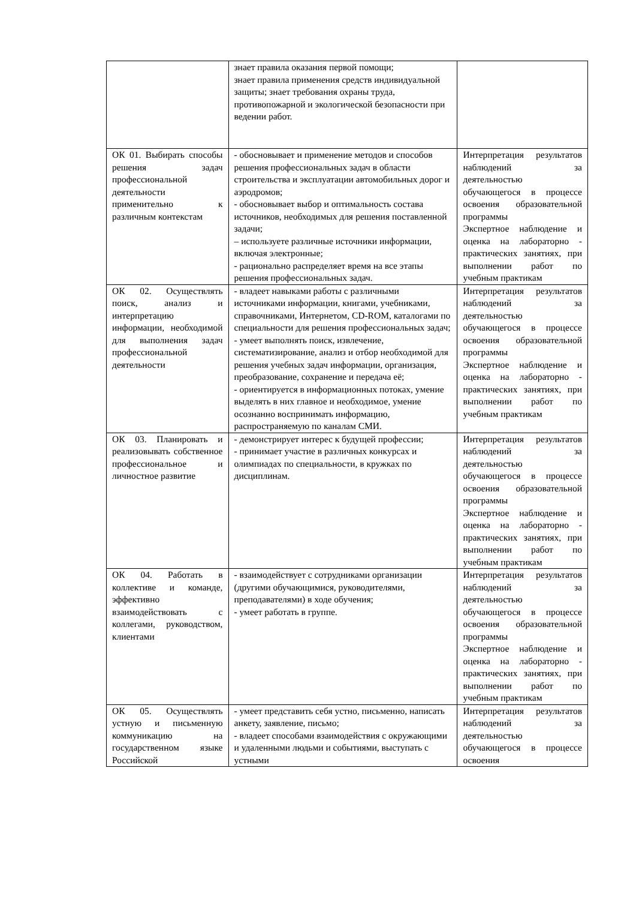| | знает правила оказания первой помощи; знает правила применения средств индивидуальной защиты; знает требования охраны труда, противопожарной и экологической безопасности при ведении работ. | |
| ОК 01. Выбирать способы решения задач профессиональной деятельности применительно к различным контекстам | - обосновывает и применение методов и способов решения профессиональных задач в области строительства и эксплуатации автомобильных дорог и аэродромов; - обосновывает выбор и оптимальность состава источников, необходимых для решения поставленной задачи; – используете различные источники информации, включая электронные; - рационально распределяет время на все этапы решения профессиональных задач. | Интерпретация результатов наблюдений за деятельностью обучающегося в процессе освоения образовательной программы Экспертное наблюдение и оценка на лабораторно - практических занятиях, при выполнении работ по учебным практикам |
| ОК 02. Осуществлять поиск, анализ и интерпретацию информации, необходимой для выполнения задач профессиональной деятельности | - владеет навыками работы с различными источниками информации, книгами, учебниками, справочниками, Интернетом, CD-ROM, каталогами по специальности для решения профессиональных задач; - умеет выполнять поиск, извлечение, систематизирование, анализ и отбор необходимой для решения учебных задач информации, организация, преобразование, сохранение и передача её; - ориентируется в информационных потоках, умение выделять в них главное и необходимое, умение осознанно воспринимать информацию, распространяемую по каналам СМИ. | Интерпретация результатов наблюдений за деятельностью обучающегося в процессе освоения образовательной программы Экспертное наблюдение и оценка на лабораторно - практических занятиях, при выполнении работ по учебным практикам |
| ОК 03. Планировать и реализовывать собственное профессиональное и личностное развитие | - демонстрирует интерес к будущей профессии; - принимает участие в различных конкурсах и олимпиадах по специальности, в кружках по дисциплинам. | Интерпретация результатов наблюдений за деятельностью обучающегося в процессе освоения образовательной программы Экспертное наблюдение и оценка на лабораторно - практических занятиях, при выполнении работ по учебным практикам |
| ОК 04. Работать в коллективе и команде, эффективно взаимодействовать с коллегами, руководством, клиентами | - взаимодействует с сотрудниками организации (другими обучающимися, руководителями, преподавателями) в ходе обучения; - умеет работать в группе. | Интерпретация результатов наблюдений за деятельностью обучающегося в процессе освоения образовательной программы Экспертное наблюдение и оценка на лабораторно - практических занятиях, при выполнении работ по учебным практикам |
| ОК 05. Осуществлять устную и письменную коммуникацию на государственном языке Российской | - умеет представить себя устно, письменно, написать анкету, заявление, письмо; - владеет способами взаимодействия с окружающими и удаленными людьми и событиями, выступать с устными | Интерпретация результатов наблюдений за деятельностью обучающегося в процессе освоения |